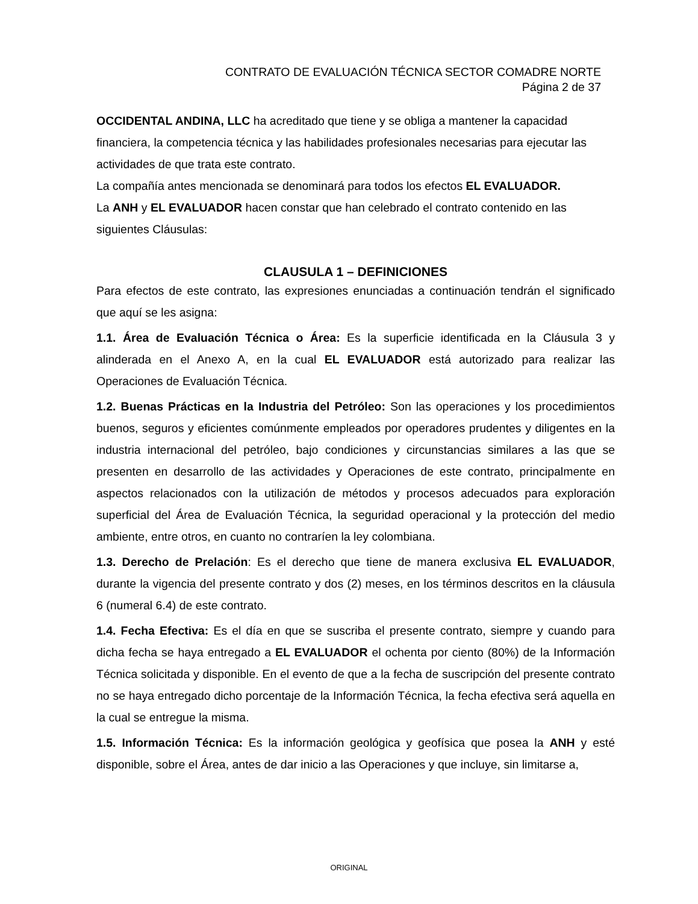CONTRATO DE EVALUACIÓN TÉCNICA SECTOR COMADRE NORTE
Página 2 de 37
OCCIDENTAL ANDINA, LLC ha acreditado que tiene y se obliga a mantener la capacidad financiera, la competencia técnica y las habilidades profesionales necesarias para ejecutar las actividades de que trata este contrato.
La compañía antes mencionada se denominará para todos los efectos EL EVALUADOR.
La ANH y EL EVALUADOR hacen constar que han celebrado el contrato contenido en las siguientes Cláusulas:
CLAUSULA 1 – DEFINICIONES
Para efectos de este contrato, las expresiones enunciadas a continuación tendrán el significado que aquí se les asigna:
1.1. Área de Evaluación Técnica o Área: Es la superficie identificada en la Cláusula 3 y alinderada en el Anexo A, en la cual EL EVALUADOR está autorizado para realizar las Operaciones de Evaluación Técnica.
1.2. Buenas Prácticas en la Industria del Petróleo: Son las operaciones y los procedimientos buenos, seguros y eficientes comúnmente empleados por operadores prudentes y diligentes en la industria internacional del petróleo, bajo condiciones y circunstancias similares a las que se presenten en desarrollo de las actividades y Operaciones de este contrato, principalmente en aspectos relacionados con la utilización de métodos y procesos adecuados para exploración superficial del Área de Evaluación Técnica, la seguridad operacional y la protección del medio ambiente, entre otros, en cuanto no contraríen la ley colombiana.
1.3. Derecho de Prelación: Es el derecho que tiene de manera exclusiva EL EVALUADOR, durante la vigencia del presente contrato y dos (2) meses, en los términos descritos en la cláusula 6 (numeral 6.4) de este contrato.
1.4. Fecha Efectiva: Es el día en que se suscriba el presente contrato, siempre y cuando para dicha fecha se haya entregado a EL EVALUADOR el ochenta por ciento (80%) de la Información Técnica solicitada y disponible. En el evento de que a la fecha de suscripción del presente contrato no se haya entregado dicho porcentaje de la Información Técnica, la fecha efectiva será aquella en la cual se entregue la misma.
1.5. Información Técnica: Es la información geológica y geofísica que posea la ANH y esté disponible, sobre el Área, antes de dar inicio a las Operaciones y que incluye, sin limitarse a,
ORIGINAL